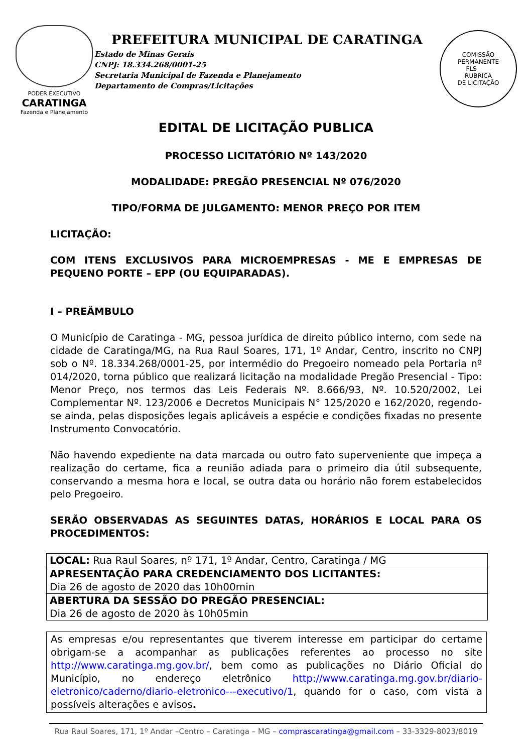PODER EXECUTIVO
CARATINGA
Fazenda e Planejamento
PREFEITURA MUNICIPAL DE CARATINGA
Estado de Minas Gerais
CNPJ: 18.334.268/0001-25
Secretaria Municipal de Fazenda e Planejamento
Departamento de Compras/Licitações
COMISSÃO PERMANENTE
FLS ____
RUBRICA
DE LICITAÇÃO
EDITAL DE LICITAÇÃO PUBLICA
PROCESSO LICITATÓRIO Nº 143/2020
MODALIDADE: PREGÃO PRESENCIAL Nº 076/2020
TIPO/FORMA DE JULGAMENTO: MENOR PREÇO POR ITEM
LICITAÇÃO:
COM ITENS EXCLUSIVOS PARA MICROEMPRESAS - ME E EMPRESAS DE PEQUENO PORTE – EPP (OU EQUIPARADAS).
I – PREÂMBULO
O Município de Caratinga - MG, pessoa jurídica de direito público interno, com sede na cidade de Caratinga/MG, na Rua Raul Soares, 171, 1º Andar, Centro, inscrito no CNPJ sob o Nº. 18.334.268/0001-25, por intermédio do Pregoeiro nomeado pela Portaria nº 014/2020, torna público que realizará licitação na modalidade Pregão Presencial - Tipo: Menor Preço, nos termos das Leis Federais Nº. 8.666/93, Nº. 10.520/2002, Lei Complementar Nº. 123/2006 e Decretos Municipais N° 125/2020 e 162/2020, regendo-se ainda, pelas disposições legais aplicáveis a espécie e condições fixadas no presente Instrumento Convocatório.
Não havendo expediente na data marcada ou outro fato superveniente que impeça a realização do certame, fica a reunião adiada para o primeiro dia útil subsequente, conservando a mesma hora e local, se outra data ou horário não forem estabelecidos pelo Pregoeiro.
SERÃO OBSERVADAS AS SEGUINTES DATAS, HORÁRIOS E LOCAL PARA OS PROCEDIMENTOS:
| LOCAL: Rua Raul Soares, nº 171, 1º Andar, Centro, Caratinga / MG |
| APRESENTAÇÃO PARA CREDENCIAMENTO DOS LICITANTES: Dia 26 de agosto de 2020 das 10h00min |
| ABERTURA DA SESSÃO DO PREGÃO PRESENCIAL: Dia 26 de agosto de 2020 às 10h05min |
As empresas e/ou representantes que tiverem interesse em participar do certame obrigam-se a acompanhar as publicações referentes ao processo no site http://www.caratinga.mg.gov.br/, bem como as publicações no Diário Oficial do Município, no endereço eletrônico http://www.caratinga.mg.gov.br/diario-eletronico/caderno/diario-eletronico---executivo/1, quando for o caso, com vista a possíveis alterações e avisos.
Rua Raul Soares, 171, 1º Andar –Centro – Caratinga – MG – comprascaratinga@gmail.com – 33-3329-8023/8019